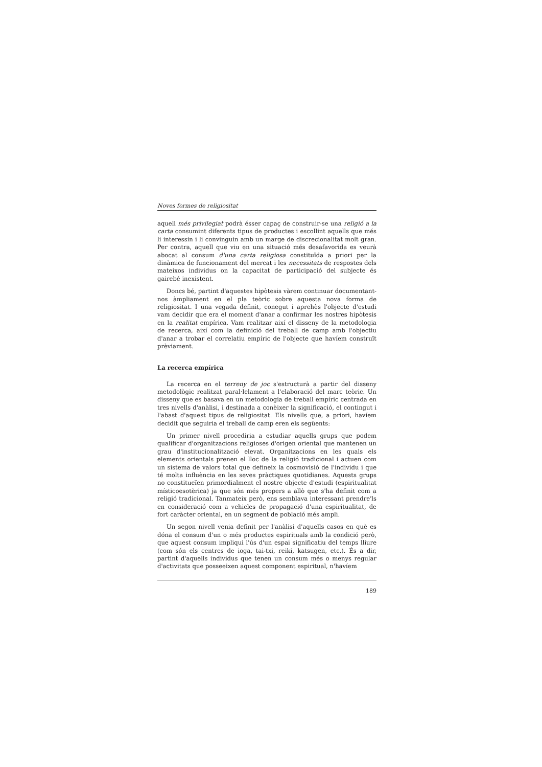Noves formes de religiositat
aquell més privilegiat podrà ésser capaç de construir-se una religió a la carta consumint diferents tipus de productes i escollint aquells que més li interessin i li convinguin amb un marge de discrecionalitat molt gran. Per contra, aquell que viu en una situació més desafavorida es veurà abocat al consum d'una carta religiosa constituïda a priori per la dinàmica de funcionament del mercat i les necessitats de respostes dels mateixos individus on la capacitat de participació del subjecte és gairebé inexistent.
Doncs bé, partint d'aquestes hipòtesis vàrem continuar documentant-nos àmpliament en el pla teòric sobre aquesta nova forma de religiositat. I una vegada definit, conegut i aprehès l'objecte d'estudi vam decidir que era el moment d'anar a confirmar les nostres hipòtesis en la realitat empírica. Vam realitzar així el disseny de la metodologia de recerca, així com la definició del treball de camp amb l'objectiu d'anar a trobar el correlatiu empíric de l'objecte que havíem construït prèviament.
La recerca empírica
La recerca en el terreny de joc s'estructurà a partir del disseny metodològic realitzat paral·lelament a l'elaboració del marc teòric. Un disseny que es basava en un metodologia de treball empíric centrada en tres nivells d'anàlisi, i destinada a conèixer la significació, el contingut i l'abast d'aquest tipus de religiositat. Els nivells que, a priori, havíem decidit que seguiria el treball de camp eren els següents:
Un primer nivell procediria a estudiar aquells grups que podem qualificar d'organitzacions religioses d'origen oriental que mantenen un grau d'institucionalització elevat. Organitzacions en les quals els elements orientals prenen el lloc de la religió tradicional i actuen com un sistema de valors total que defineix la cosmovisió de l'individu i que té molta influència en les seves pràctiques quotidianes. Aquests grups no constitueïen primordialment el nostre objecte d'estudi (espiritualitat místicoesotèrica) ja que són més propers a allò que s'ha definit com a religió tradicional. Tanmateix però, ens semblava interessant prendre'ls en consideració com a vehicles de propagació d'una espiritualitat, de fort caràcter oriental, en un segment de població més ampli.
Un segon nivell venia definit per l'anàlisi d'aquells casos en què es dóna el consum d'un o més productes espirituals amb la condició però, que aquest consum impliqui l'ús d'un espai significatiu del temps lliure (com són els centres de ioga, tai-txi, reiki, katsugen, etc.). És a dir, partint d'aquells individus que tenen un consum més o menys regular d'activitats que posseeixen aquest component espiritual, n'havíem
189